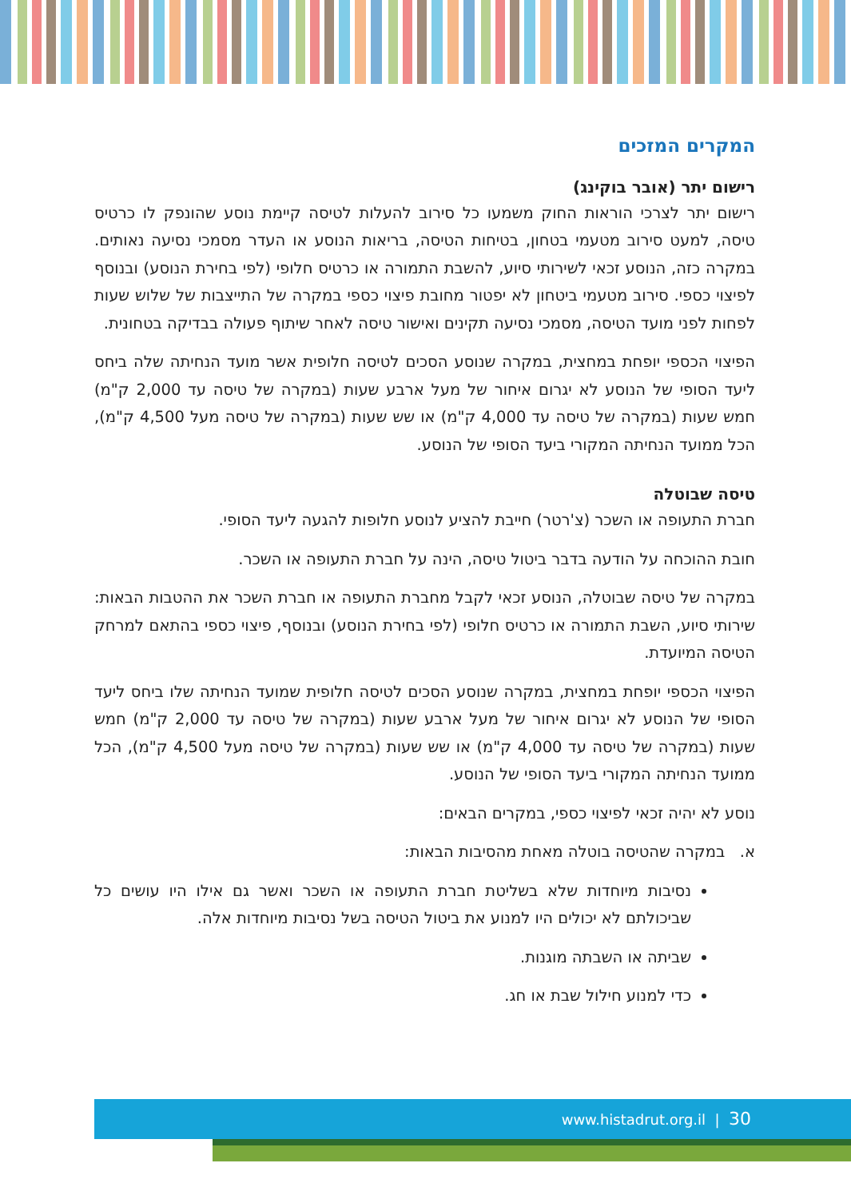המקרים המזכים
רישום יתר (אובר בוקינג)
רישום יתר לצרכי הוראות החוק משמעו כל סירוב להעלות לטיסה קיימת נוסע שהונפק לו כרטיס טיסה, למעט סירוב מטעמי בטחון, בטיחות הטיסה, בריאות הנוסע או העדר מסמכי נסיעה נאותים. במקרה כזה, הנוסע זכאי לשירותי סיוע, להשבת התמורה או כרטיס חלופי (לפי בחירת הנוסע) ובנוסף לפיצוי כספי. סירוב מטעמי ביטחון לא יפטור מחובת פיצוי כספי במקרה של התייצבות של שלוש שעות לפחות לפני מועד הטיסה, מסמכי נסיעה תקינים ואישור טיסה לאחר שיתוף פעולה בבדיקה בטחונית.
הפיצוי הכספי יופחת במחצית, במקרה שנוסע הסכים לטיסה חלופית אשר מועד הנחיתה שלה ביחס ליעד הסופי של הנוסע לא יגרום איחור של מעל ארבע שעות (במקרה של טיסה עד 2,000 ק"מ) חמש שעות (במקרה של טיסה עד 4,000 ק"מ) או שש שעות (במקרה של טיסה מעל 4,500 ק"מ), הכל ממועד הנחיתה המקורי ביעד הסופי של הנוסע.
טיסה שבוטלה
חברת התעופה או השכר (צ'רטר) חייבת להציע לנוסע חלופות להגעה ליעד הסופי.
חובת ההוכחה על הודעה בדבר ביטול טיסה, הינה על חברת התעופה או השכר.
במקרה של טיסה שבוטלה, הנוסע זכאי לקבל מחברת התעופה או חברת השכר את ההטבות הבאות: שירותי סיוע, השבת התמורה או כרטיס חלופי (לפי בחירת הנוסע) ובנוסף, פיצוי כספי בהתאם למרחק הטיסה המיועדת.
הפיצוי הכספי יופחת במחצית, במקרה שנוסע הסכים לטיסה חלופית שמועד הנחיתה שלו ביחס ליעד הסופי של הנוסע לא יגרום איחור של מעל ארבע שעות (במקרה של טיסה עד 2,000 ק"מ) חמש שעות (במקרה של טיסה עד 4,000 ק"מ) או שש שעות (במקרה של טיסה מעל 4,500 ק"מ), הכל ממועד הנחיתה המקורי ביעד הסופי של הנוסע.
נוסע לא יהיה זכאי לפיצוי כספי, במקרים הבאים:
א. במקרה שהטיסה בוטלה מאחת מהסיבות הבאות:
נסיבות מיוחדות שלא בשליטת חברת התעופה או השכר ואשר גם אילו היו עושים כל שביכולתם לא יכולים היו למנוע את ביטול הטיסה בשל נסיבות מיוחדות אלה.
שביתה או השבתה מוגנות.
כדי למנוע חילול שבת או חג.
30 | www.histadrut.org.il